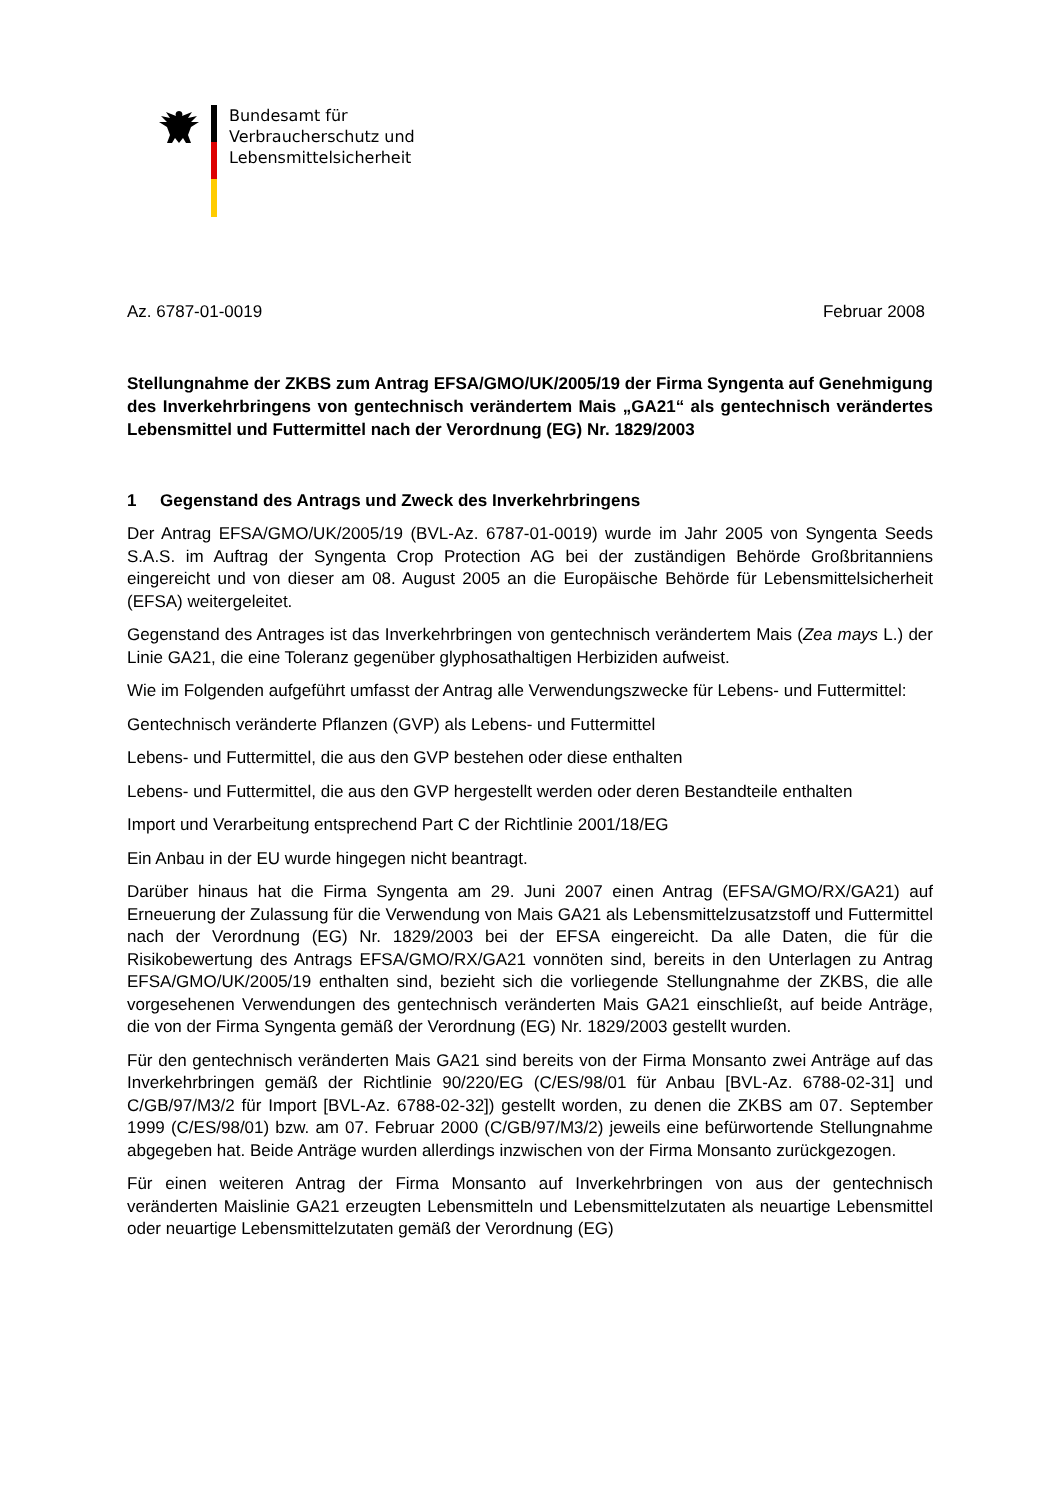Bundesamt für
Verbraucherschutz und
Lebensmittelsicherheit
Az. 6787-01-0019 Februar 2008
Stellungnahme der ZKBS zum Antrag EFSA/GMO/UK/2005/19 der Firma Syngenta auf Genehmigung des Inverkehrbringens von gentechnisch verändertem Mais „GA21“ als gentechnisch verändertes Lebensmittel und Futtermittel nach der Verordnung (EG) Nr. 1829/2003
1 Gegenstand des Antrags und Zweck des Inverkehrbringens
Der Antrag EFSA/GMO/UK/2005/19 (BVL-Az. 6787-01-0019) wurde im Jahr 2005 von Syngenta Seeds S.A.S. im Auftrag der Syngenta Crop Protection AG bei der zuständigen Behörde Großbritanniens eingereicht und von dieser am 08. August 2005 an die Europäische Behörde für Lebensmittelsicherheit (EFSA) weitergeleitet.
Gegenstand des Antrages ist das Inverkehrbringen von gentechnisch verändertem Mais (Zea mays L.) der Linie GA21, die eine Toleranz gegenüber glyphosathaltigen Herbiziden aufweist.
Wie im Folgenden aufgeführt umfasst der Antrag alle Verwendungszwecke für Lebens- und Futtermittel:
Gentechnisch veränderte Pflanzen (GVP) als Lebens- und Futtermittel
Lebens- und Futtermittel, die aus den GVP bestehen oder diese enthalten
Lebens- und Futtermittel, die aus den GVP hergestellt werden oder deren Bestandteile enthalten
Import und Verarbeitung entsprechend Part C der Richtlinie 2001/18/EG
Ein Anbau in der EU wurde hingegen nicht beantragt.
Darüber hinaus hat die Firma Syngenta am 29. Juni 2007 einen Antrag (EFSA/GMO/RX/GA21) auf Erneuerung der Zulassung für die Verwendung von Mais GA21 als Lebensmittelzusatzstoff und Futtermittel nach der Verordnung (EG) Nr. 1829/2003 bei der EFSA eingereicht. Da alle Daten, die für die Risikobewertung des Antrags EFSA/GMO/RX/GA21 vonnöten sind, bereits in den Unterlagen zu Antrag EFSA/GMO/UK/2005/19 enthalten sind, bezieht sich die vorliegende Stellungnahme der ZKBS, die alle vorgesehenen Verwendungen des gentechnisch veränderten Mais GA21 einschließt, auf beide Anträge, die von der Firma Syngenta gemäß der Verordnung (EG) Nr. 1829/2003 gestellt wurden.
Für den gentechnisch veränderten Mais GA21 sind bereits von der Firma Monsanto zwei Anträge auf das Inverkehrbringen gemäß der Richtlinie 90/220/EG (C/ES/98/01 für Anbau [BVL-Az. 6788-02-31] und C/GB/97/M3/2 für Import [BVL-Az. 6788-02-32]) gestellt worden, zu denen die ZKBS am 07. September 1999 (C/ES/98/01) bzw. am 07. Februar 2000 (C/GB/97/M3/2) jeweils eine befürwortende Stellungnahme abgegeben hat. Beide Anträge wurden allerdings inzwischen von der Firma Monsanto zurückgezogen.
Für einen weiteren Antrag der Firma Monsanto auf Inverkehrbringen von aus der gentechnisch veränderten Maislinie GA21 erzeugten Lebensmitteln und Lebensmittelzutaten als neuartige Lebensmittel oder neuartige Lebensmittelzutaten gemäß der Verordnung (EG)